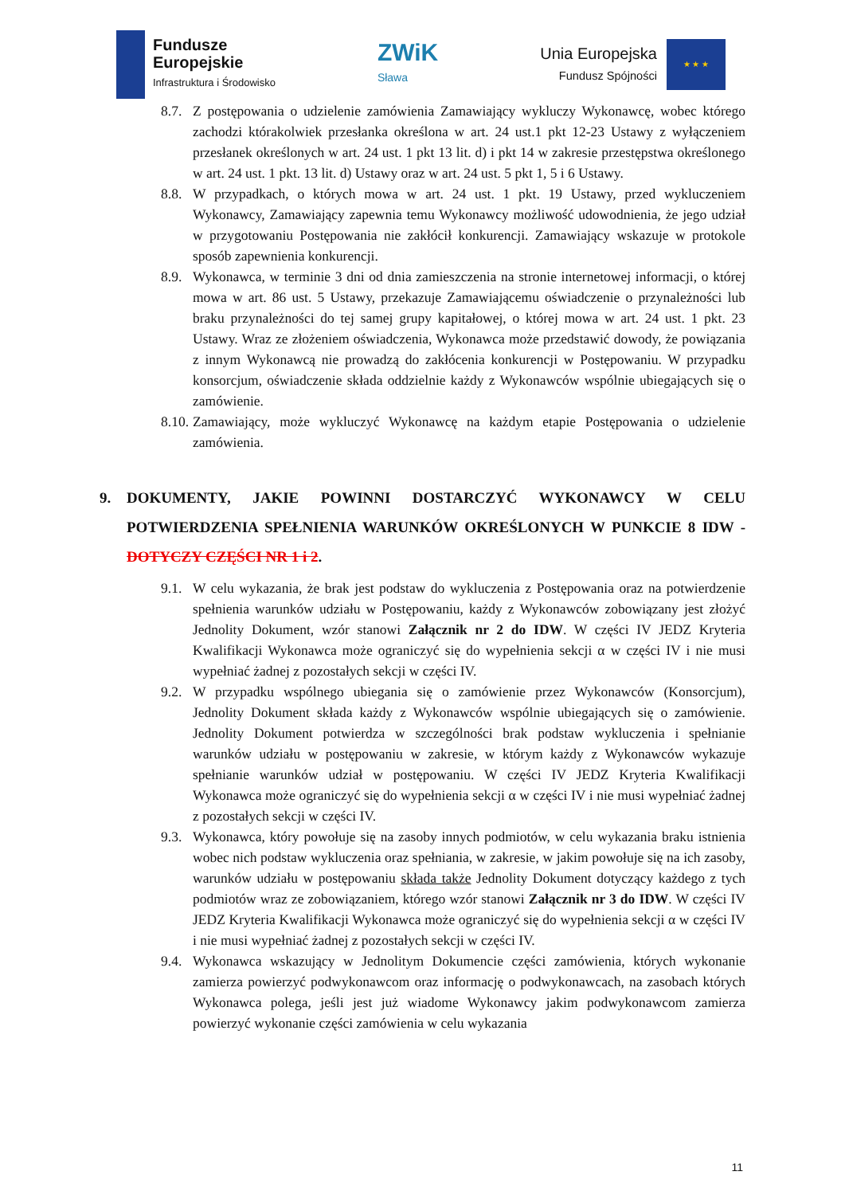Fundusze
Europejskie
Infrastruktura i Środowisko
ZWiK
Sława
Unia Europejska
Fundusz Spójności
★ ★ ★
8.7.
Z postępowania o udzielenie zamówienia Zamawiający wykluczy Wykonawcę, wobec którego zachodzi którakolwiek przesłanka określona w art. 24 ust.1 pkt 12-23 Ustawy z wyłączeniem przesłanek określonych w art. 24 ust. 1 pkt 13 lit. d) i pkt 14 w zakresie przestępstwa określonego w art. 24 ust. 1 pkt. 13 lit. d) Ustawy oraz w art. 24 ust. 5 pkt 1, 5 i 6 Ustawy.
8.8.
W przypadkach, o których mowa w art. 24 ust. 1 pkt. 19 Ustawy, przed wykluczeniem Wykonawcy, Zamawiający zapewnia temu Wykonawcy możliwość udowodnienia, że jego udział w przygotowaniu Postępowania nie zakłócił konkurencji. Zamawiający wskazuje w protokole sposób zapewnienia konkurencji.
8.9.
Wykonawca, w terminie 3 dni od dnia zamieszczenia na stronie internetowej informacji, o której mowa w art. 86 ust. 5 Ustawy, przekazuje Zamawiającemu oświadczenie o przynależności lub braku przynależności do tej samej grupy kapitałowej, o której mowa w art. 24 ust. 1 pkt. 23 Ustawy. Wraz ze złożeniem oświadczenia, Wykonawca może przedstawić dowody, że powiązania z innym Wykonawcą nie prowadzą do zakłócenia konkurencji w Postępowaniu. W przypadku konsorcjum, oświadczenie składa oddzielnie każdy z Wykonawców wspólnie ubiegających się o zamówienie.
8.10.
Zamawiający, może wykluczyć Wykonawcę na każdym etapie Postępowania o udzielenie zamówienia.
9. DOKUMENTY, JAKIE POWINNI DOSTARCZYĆ WYKONAWCY W CELU POTWIERDZENIA SPEŁNIENIA WARUNKÓW OKREŚLONYCH W PUNKCIE 8 IDW - DOTYCZY CZĘŚCI NR 1 i 2.
9.1.
W celu wykazania, że brak jest podstaw do wykluczenia z Postępowania oraz na potwierdzenie spełnienia warunków udziału w Postępowaniu, każdy z Wykonawców zobowiązany jest złożyć Jednolity Dokument, wzór stanowi Załącznik nr 2 do IDW. W części IV JEDZ Kryteria Kwalifikacji Wykonawca może ograniczyć się do wypełnienia sekcji α w części IV i nie musi wypełniać żadnej z pozostałych sekcji w części IV.
9.2.
W przypadku wspólnego ubiegania się o zamówienie przez Wykonawców (Konsorcjum), Jednolity Dokument składa każdy z Wykonawców wspólnie ubiegających się o zamówienie. Jednolity Dokument potwierdza w szczególności brak podstaw wykluczenia i spełnianie warunków udziału w postępowaniu w zakresie, w którym każdy z Wykonawców wykazuje spełnianie warunków udział w postępowaniu. W części IV JEDZ Kryteria Kwalifikacji Wykonawca może ograniczyć się do wypełnienia sekcji α w części IV i nie musi wypełniać żadnej z pozostałych sekcji w części IV.
9.3.
Wykonawca, który powołuje się na zasoby innych podmiotów, w celu wykazania braku istnienia wobec nich podstaw wykluczenia oraz spełniania, w zakresie, w jakim powołuje się na ich zasoby, warunków udziału w postępowaniu składa także Jednolity Dokument dotyczący każdego z tych podmiotów wraz ze zobowiązaniem, którego wzór stanowi Załącznik nr 3 do IDW. W części IV JEDZ Kryteria Kwalifikacji Wykonawca może ograniczyć się do wypełnienia sekcji α w części IV i nie musi wypełniać żadnej z pozostałych sekcji w części IV.
9.4.
Wykonawca wskazujący w Jednolitym Dokumencie części zamówienia, których wykonanie zamierza powierzyć podwykonawcom oraz informację o podwykonawcach, na zasobach których Wykonawca polega, jeśli jest już wiadome Wykonawcy jakim podwykonawcom zamierza powierzyć wykonanie części zamówienia w celu wykazania
11